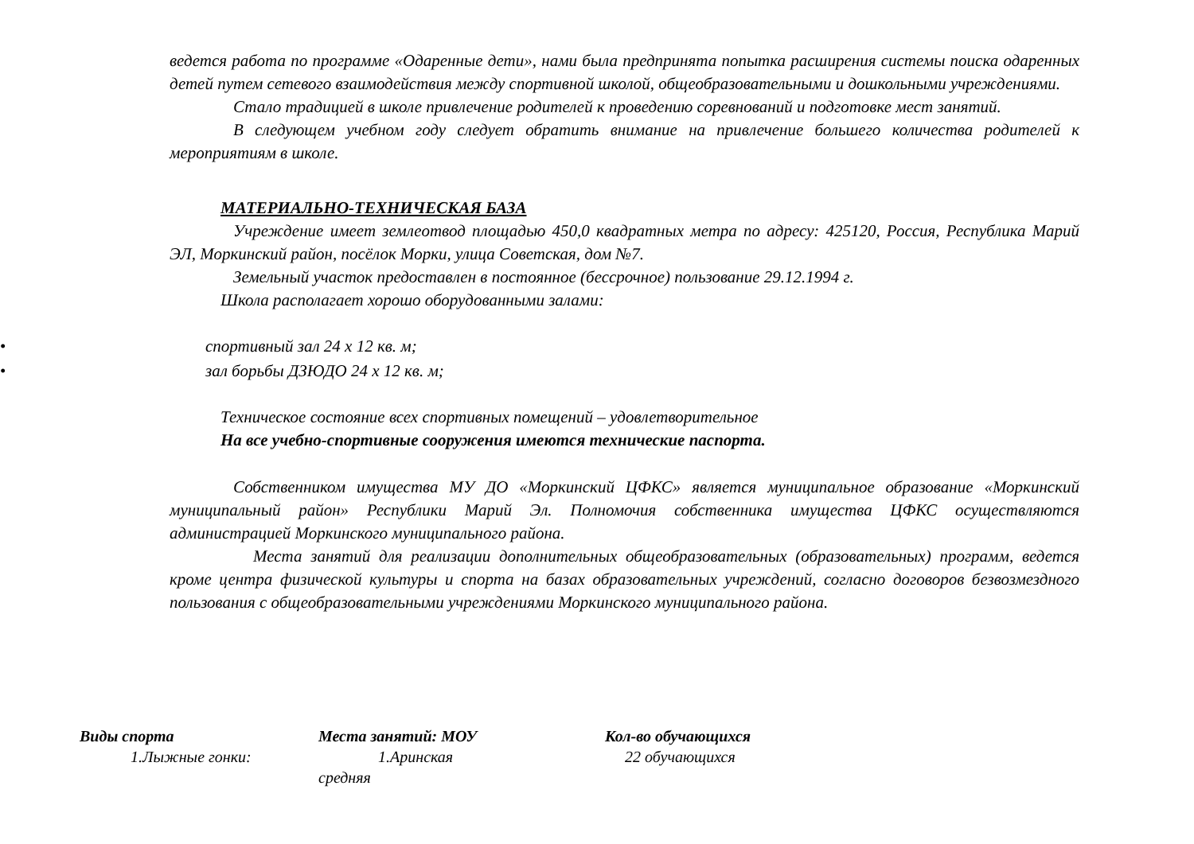ведется работа по программе «Одаренные дети», нами была предпринята попытка расширения системы поиска одаренных детей путем сетевого взаимодействия между спортивной школой, общеобразовательными и дошкольными учреждениями.
Стало традицией в школе привлечение родителей к проведению соревнований и подготовке мест занятий.
В следующем учебном году следует обратить внимание на привлечение большего количества родителей к мероприятиям в школе.
МАТЕРИАЛЬНО-ТЕХНИЧЕСКАЯ БАЗА
Учреждение имеет землеотвод площадью 450,0 квадратных метра по адресу: 425120, Россия, Республика Марий ЭЛ, Моркинский район, посёлок Морки, улица Советская, дом №7.
Земельный участок предоставлен в постоянное (бессрочное) пользование 29.12.1994 г.
Школа располагает хорошо оборудованными залами:
• спортивный зал 24 х 12 кв. м;
• зал борьбы ДЗЮДО 24 х 12 кв. м;
Техническое состояние всех спортивных помещений – удовлетворительное
На все учебно-спортивные сооружения имеются технические паспорта.
Собственником имущества МУ ДО «Моркинский ЦФКС» является муниципальное образование «Моркинский муниципальный район» Республики Марий Эл. Полномочия собственника имущества ЦФКС осуществляются администрацией Моркинского муниципального района.
Места занятий для реализации дополнительных общеобразовательных (образовательных) программ, ведется кроме центра физической культуры и спорта на базах образовательных учреждений, согласно договоров безвозмездного пользования с общеобразовательными учреждениями Моркинского муниципального района.
| Виды спорта | Места занятий: МОУ | Кол-во обучающихся |
| --- | --- | --- |
| 1.Лыжные гонки: | 1.Аринская средняя | 22 обучающихся |